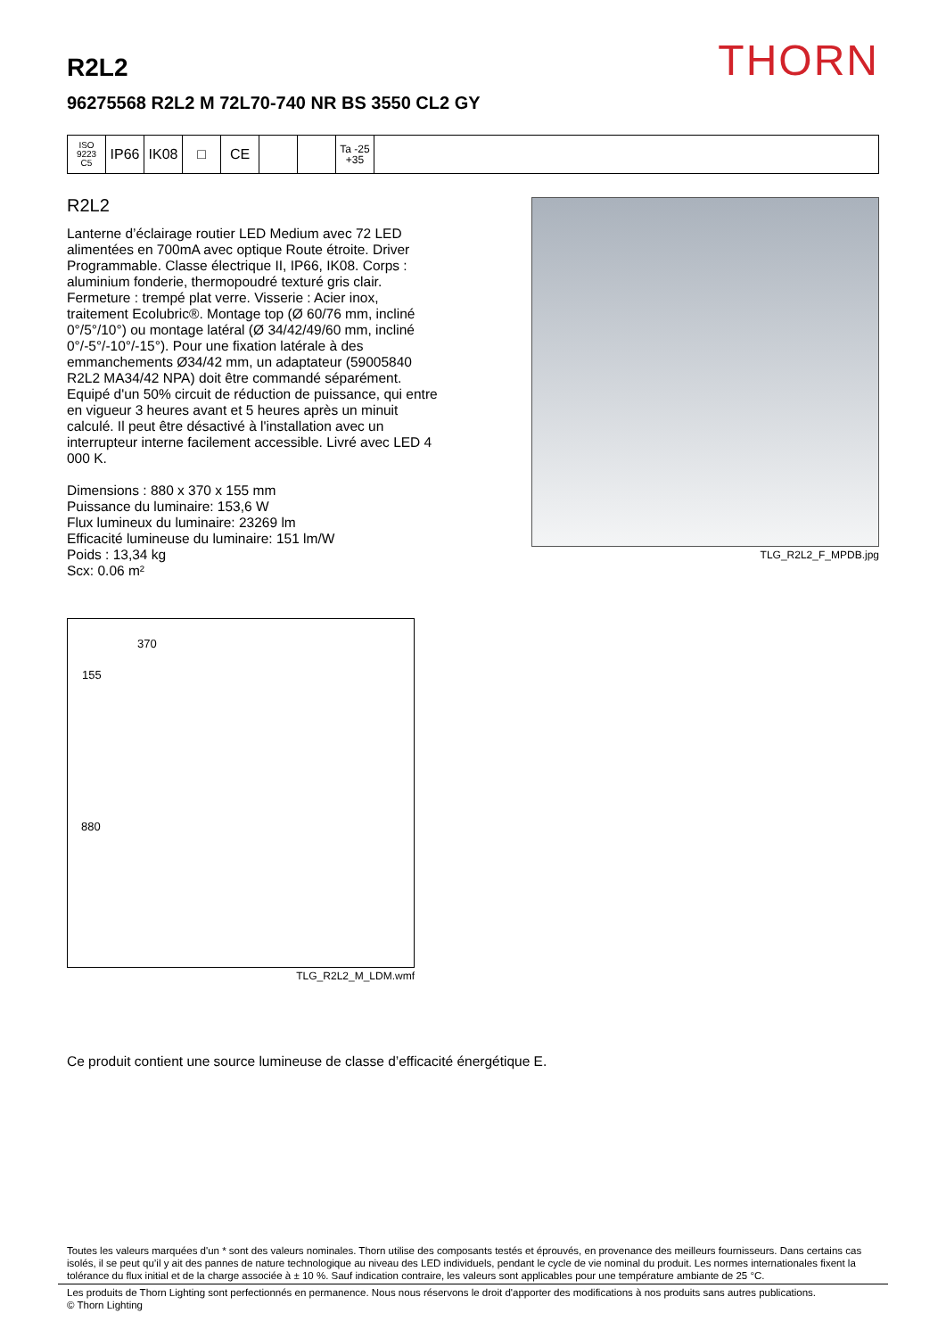THORN
R2L2
96275568 R2L2 M 72L70-740 NR BS 3550 CL2 GY
ISO 9223
C5
IP66 IK08 □ CE
Ta -25
+35
R2L2
Lanterne d’éclairage routier LED Medium avec 72 LED alimentées en 700mA avec optique Route étroite. Driver Programmable. Classe électrique II, IP66, IK08. Corps : aluminium fonderie, thermopoudré texturé gris clair. Fermeture : trempé plat verre. Visserie : Acier inox, traitement Ecolubric®. Montage top (Ø 60/76 mm, incliné 0°/5°/10°) ou montage latéral (Ø 34/42/49/60 mm, incliné 0°/-5°/-10°/-15°). Pour une fixation latérale à des emmanchements Ø34/42 mm, un adaptateur (59005840 R2L2 MA34/42 NPA) doit être commandé séparément. Equipé d'un 50% circuit de réduction de puissance, qui entre en vigueur 3 heures avant et 5 heures après un minuit calculé. Il peut être désactivé à l'installation avec un interrupteur interne facilement accessible. Livré avec LED 4 000 K.
Dimensions : 880 x 370 x 155 mm
Puissance du luminaire: 153,6 W
Flux lumineux du luminaire: 23269 lm
Efficacité lumineuse du luminaire: 151 lm/W
Poids : 13,34 kg
Scx: 0.06 m²
TLG_R2L2_F_MPDB.jpg
370 155 880
TLG_R2L2_M_LDM.wmf
Ce produit contient une source lumineuse de classe d’efficacité énergétique E.
Toutes les valeurs marquées d'un * sont des valeurs nominales. Thorn utilise des composants testés et éprouvés, en provenance des meilleurs fournisseurs. Dans certains cas isolés, il se peut qu’il y ait des pannes de nature technologique au niveau des LED individuels, pendant le cycle de vie nominal du produit. Les normes internationales fixent la tolérance du flux initial et de la charge associée à ± 10 %. Sauf indication contraire, les valeurs sont applicables pour une température ambiante de 25 °C.
Les produits de Thorn Lighting sont perfectionnés en permanence. Nous nous réservons le droit d'apporter des modifications à nos produits sans autres publications.
© Thorn Lighting